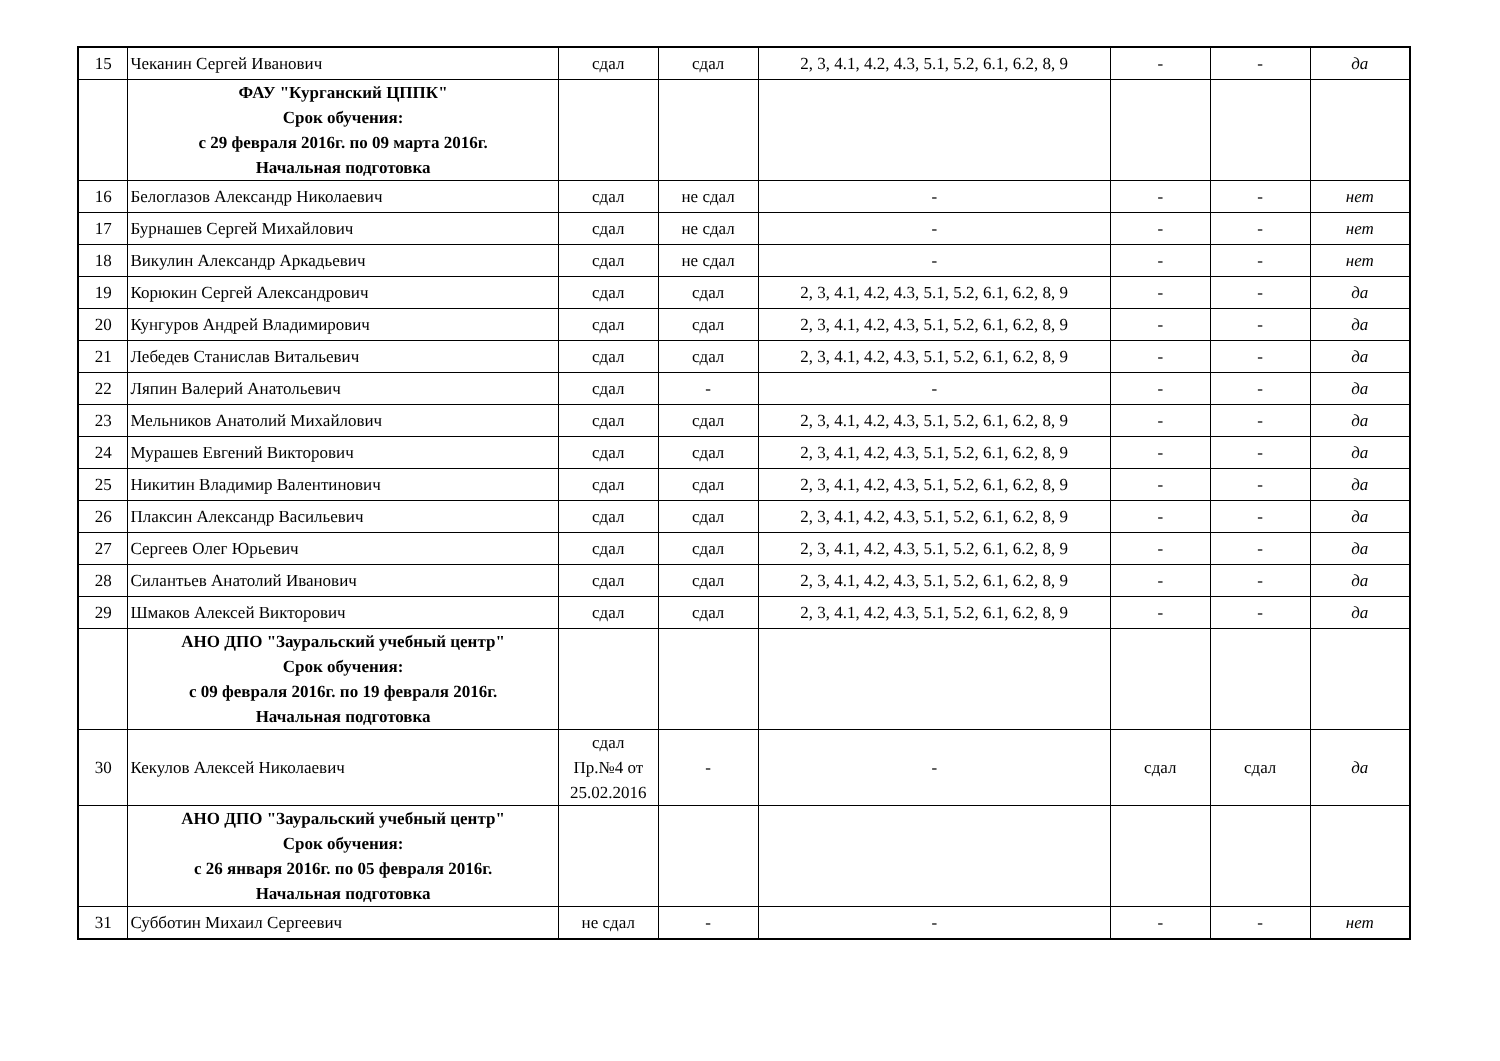| 15 | Чеканин Сергей Иванович | сдал | сдал | 2, 3, 4.1, 4.2, 4.3, 5.1, 5.2, 6.1, 6.2, 8, 9 | - | - | да |
| | ФАУ "Курганский ЦППК" Срок обучения: с 29 февраля 2016г. по 09 марта 2016г. Начальная подготовка | | | | | | |
| 16 | Белоглазов Александр Николаевич | сдал | не сдал | - | - | - | нет |
| 17 | Бурнашев Сергей Михайлович | сдал | не сдал | - | - | - | нет |
| 18 | Викулин Александр Аркадьевич | сдал | не сдал | - | - | - | нет |
| 19 | Корюкин Сергей Александрович | сдал | сдал | 2, 3, 4.1, 4.2, 4.3, 5.1, 5.2, 6.1, 6.2, 8, 9 | - | - | да |
| 20 | Кунгуров Андрей Владимирович | сдал | сдал | 2, 3, 4.1, 4.2, 4.3, 5.1, 5.2, 6.1, 6.2, 8, 9 | - | - | да |
| 21 | Лебедев Станислав Витальевич | сдал | сдал | 2, 3, 4.1, 4.2, 4.3, 5.1, 5.2, 6.1, 6.2, 8, 9 | - | - | да |
| 22 | Ляпин Валерий Анатольевич | сдал | - | - | - | - | да |
| 23 | Мельников Анатолий Михайлович | сдал | сдал | 2, 3, 4.1, 4.2, 4.3, 5.1, 5.2, 6.1, 6.2, 8, 9 | - | - | да |
| 24 | Мурашев Евгений Викторович | сдал | сдал | 2, 3, 4.1, 4.2, 4.3, 5.1, 5.2, 6.1, 6.2, 8, 9 | - | - | да |
| 25 | Никитин Владимир Валентинович | сдал | сдал | 2, 3, 4.1, 4.2, 4.3, 5.1, 5.2, 6.1, 6.2, 8, 9 | - | - | да |
| 26 | Плаксин Александр Васильевич | сдал | сдал | 2, 3, 4.1, 4.2, 4.3, 5.1, 5.2, 6.1, 6.2, 8, 9 | - | - | да |
| 27 | Сергеев Олег Юрьевич | сдал | сдал | 2, 3, 4.1, 4.2, 4.3, 5.1, 5.2, 6.1, 6.2, 8, 9 | - | - | да |
| 28 | Силантьев Анатолий Иванович | сдал | сдал | 2, 3, 4.1, 4.2, 4.3, 5.1, 5.2, 6.1, 6.2, 8, 9 | - | - | да |
| 29 | Шмаков Алексей Викторович | сдал | сдал | 2, 3, 4.1, 4.2, 4.3, 5.1, 5.2, 6.1, 6.2, 8, 9 | - | - | да |
| | АНО ДПО "Зауральский учебный центр" Срок обучения: с 09 февраля 2016г. по 19 февраля 2016г. Начальная подготовка | | | | | | |
| 30 | Кекулов Алексей Николаевич | сдал Пр.№4 от 25.02.2016 | - | - | сдал | сдал | да |
| | АНО ДПО "Зауральский учебный центр" Срок обучения: с 26 января 2016г. по 05 февраля 2016г. Начальная подготовка | | | | | | |
| 31 | Субботин Михаил Сергеевич | не сдал | - | - | - | - | нет |